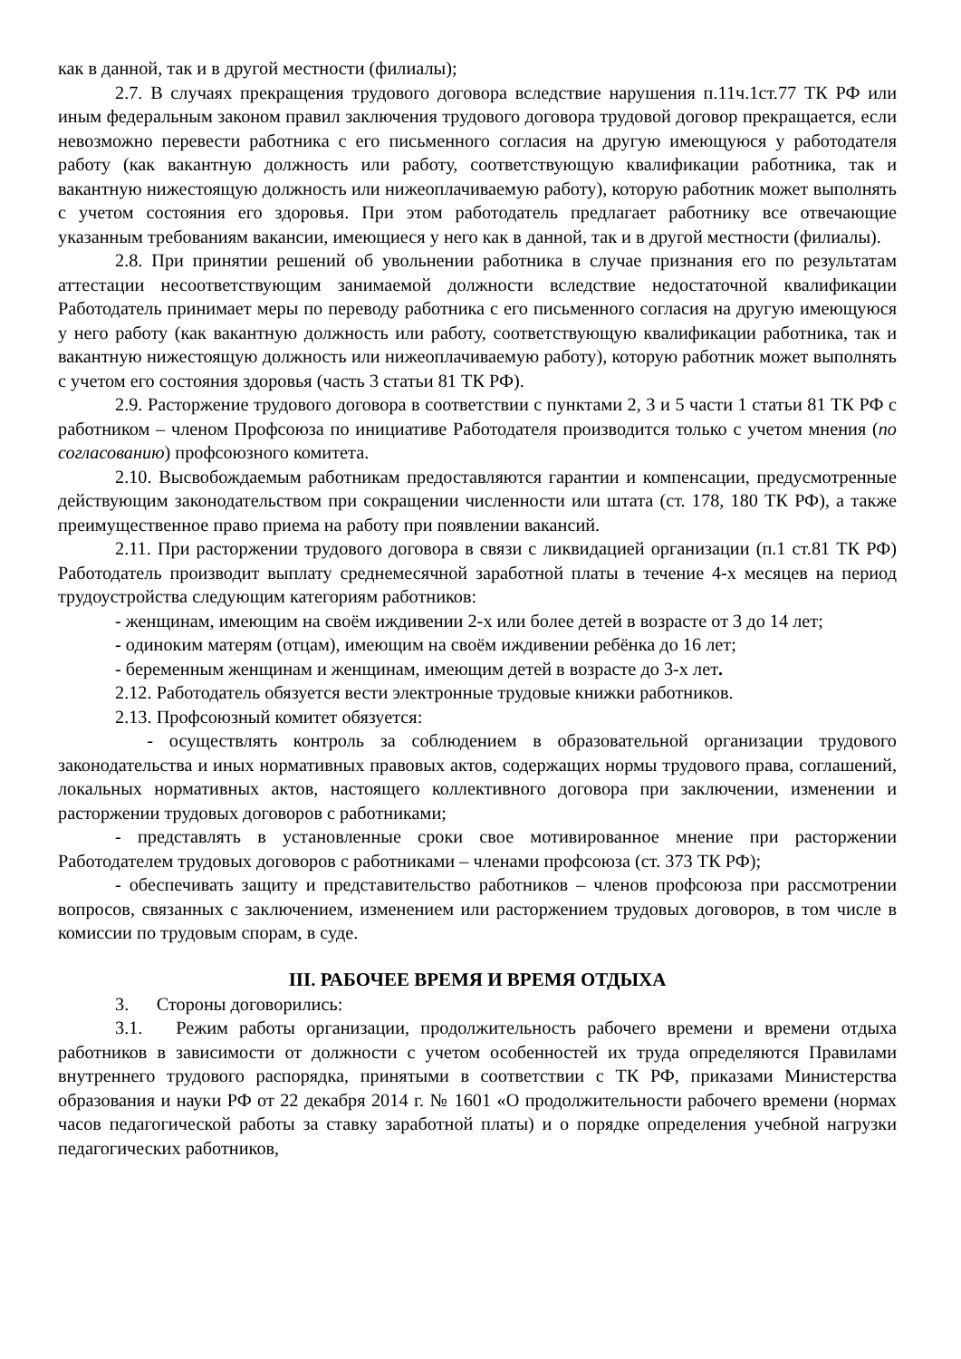как в данной, так и в другой местности (филиалы);
2.7. В случаях прекращения трудового договора вследствие нарушения п.11ч.1ст.77 ТК РФ или иным федеральным законом правил заключения трудового договора трудовой договор прекращается, если невозможно перевести работника с его письменного согласия на другую имеющуюся у работодателя работу (как вакантную должность или работу, соответствующую квалификации работника, так и вакантную нижестоящую должность или нижеоплачиваемую работу), которую работник может выполнять с учетом состояния его здоровья. При этом работодатель предлагает работнику все отвечающие указанным требованиям вакансии, имеющиеся у него как в данной, так и в другой местности (филиалы).
2.8. При принятии решений об увольнении работника в случае признания его по результатам аттестации несоответствующим занимаемой должности вследствие недостаточной квалификации Работодатель принимает меры по переводу работника с его письменного согласия на другую имеющуюся у него работу (как вакантную должность или работу, соответствующую квалификации работника, так и вакантную нижестоящую должность или нижеоплачиваемую работу), которую работник может выполнять с учетом его состояния здоровья (часть 3 статьи 81 ТК РФ).
2.9. Расторжение трудового договора в соответствии с пунктами 2, 3 и 5 части 1 статьи 81 ТК РФ с работником – членом Профсоюза по инициативе Работодателя производится только с учетом мнения (по согласованию) профсоюзного комитета.
2.10. Высвобождаемым работникам предоставляются гарантии и компенсации, предусмотренные действующим законодательством при сокращении численности или штата (ст. 178, 180 ТК РФ), а также преимущественное право приема на работу при появлении вакансий.
2.11. При расторжении трудового договора в связи с ликвидацией организации (п.1 ст.81 ТК РФ) Работодатель производит выплату среднемесячной заработной платы в течение 4-х месяцев на период трудоустройства следующим категориям работников:
- женщинам, имеющим на своём иждивении 2-х или более детей в возрасте от 3 до 14 лет;
- одиноким матерям (отцам), имеющим на своём иждивении ребёнка до 16 лет;
- беременным женщинам и женщинам, имеющим детей в возрасте до 3-х лет.
2.12. Работодатель обязуется вести электронные трудовые книжки работников.
2.13. Профсоюзный комитет обязуется:
- осуществлять контроль за соблюдением в образовательной организации трудового законодательства и иных нормативных правовых актов, содержащих нормы трудового права, соглашений, локальных нормативных актов, настоящего коллективного договора при заключении, изменении и расторжении трудовых договоров с работниками;
- представлять в установленные сроки свое мотивированное мнение при расторжении Работодателем трудовых договоров с работниками – членами профсоюза (ст. 373 ТК РФ);
- обеспечивать защиту и представительство работников – членов профсоюза при рассмотрении вопросов, связанных с заключением, изменением или расторжением трудовых договоров, в том числе в комиссии по трудовым спорам, в суде.
III. РАБОЧЕЕ ВРЕМЯ И ВРЕМЯ ОТДЫХА
3. Стороны договорились:
3.1. Режим работы организации, продолжительность рабочего времени и времени отдыха работников в зависимости от должности с учетом особенностей их труда определяются Правилами внутреннего трудового распорядка, принятыми в соответствии с ТК РФ, приказами Министерства образования и науки РФ от 22 декабря 2014 г. № 1601 «О продолжительности рабочего времени (нормах часов педагогической работы за ставку заработной платы) и о порядке определения учебной нагрузки педагогических работников,